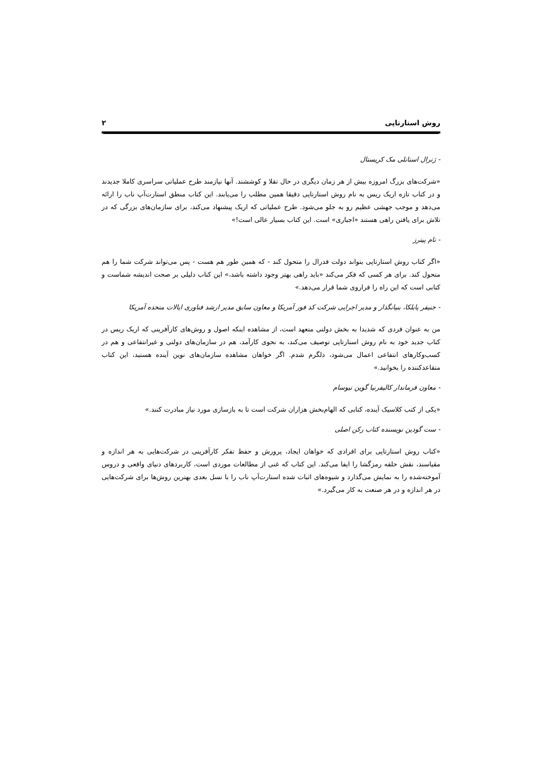روش استارتاپی ۲
- ژنرال استانلی مک کریستال
«شرکت‌های بزرگ امروزه بیش از هر زمان دیگری در حال تقلا و کوششند. آنها نیازمند طرح عملیاتی سراسری کاملا جدیدند و در کتاب تازه اریک ریس به نام روش استارتاپی دقیقا همین مطلب را می‌یابند. این کتاب منطق استارت‌آپ ناب را ارائه می‌دهد و موجب جهشی عظیم رو به جلو می‌شود. طرح عملیاتی که اریک پیشنهاد می‌کند، برای سازمان‌های بزرگی که در تلاش برای یافتن راهی هستند «اجباری» است. این کتاب بسیار عالی است!»
- تام پیترز
«اگر کتاب روش استارتاپی بتواند دولت فدرال را متحول کند - که همین طور هم هست - پس می‌تواند شرکت شما را هم متحول کند. برای هر کسی که فکر می‌کند «باید راهی بهتر وجود داشته باشد،» این کتاب دلیلی بر صحت اندیشه شماست و کتابی است که این راه را فراروی شما قرار می‌دهد.»
- جنیفر پابلکا، بنیانگذار و مدیر اجرایی شرکت کد فور آمریکا و معاون سابق مدیر ارشد فناوری ایالات متحده آمریکا
من به عنوان فردی که شدیدا به بخش دولتی متعهد است، از مشاهده اینکه اصول و روش‌های کارآفرینی که اریک ریس در کتاب جدید خود به نام روش استارتاپی توصیف می‌کند، به نحوی کارآمد، هم در سازمان‌های دولتی و غیرانتفاعی و هم در کسب‌وکارهای انتفاعی اعمال می‌شود، دلگرم شدم. اگر خواهان مشاهده سازمان‌های نوین آینده هستید، این کتاب متقاعدکننده را بخوانید.»
- معاون فرماندار کالیفرنیا گوین نیوسام
«یکی از کتب کلاسیک آینده، کتابی که الهام‌بخش هزاران شرکت است تا به بازسازی مورد نیاز مبادرت کنند.»
- ست گودین نویسنده کتاب رکن اصلی
«کتاب روش استارتاپی برای افرادی که خواهان ایجاد، پرورش و حفظ تفکر کارآفرینی در شرکت‌هایی به هر اندازه و مقیاسند، نقش حلقه رمزگشا را ایفا می‌کند. این کتاب که غنی از مطالعات موردی است، کاربردهای دنیای واقعی و دروس آموخته‌شده را به نمایش می‌گذارد و شیوه‌های اثبات شده استارت‌آپ ناب را با نسل بعدی بهترین روش‌ها برای شرکت‌هایی در هر اندازه و در هر صنعت به کار می‌گیرد.»